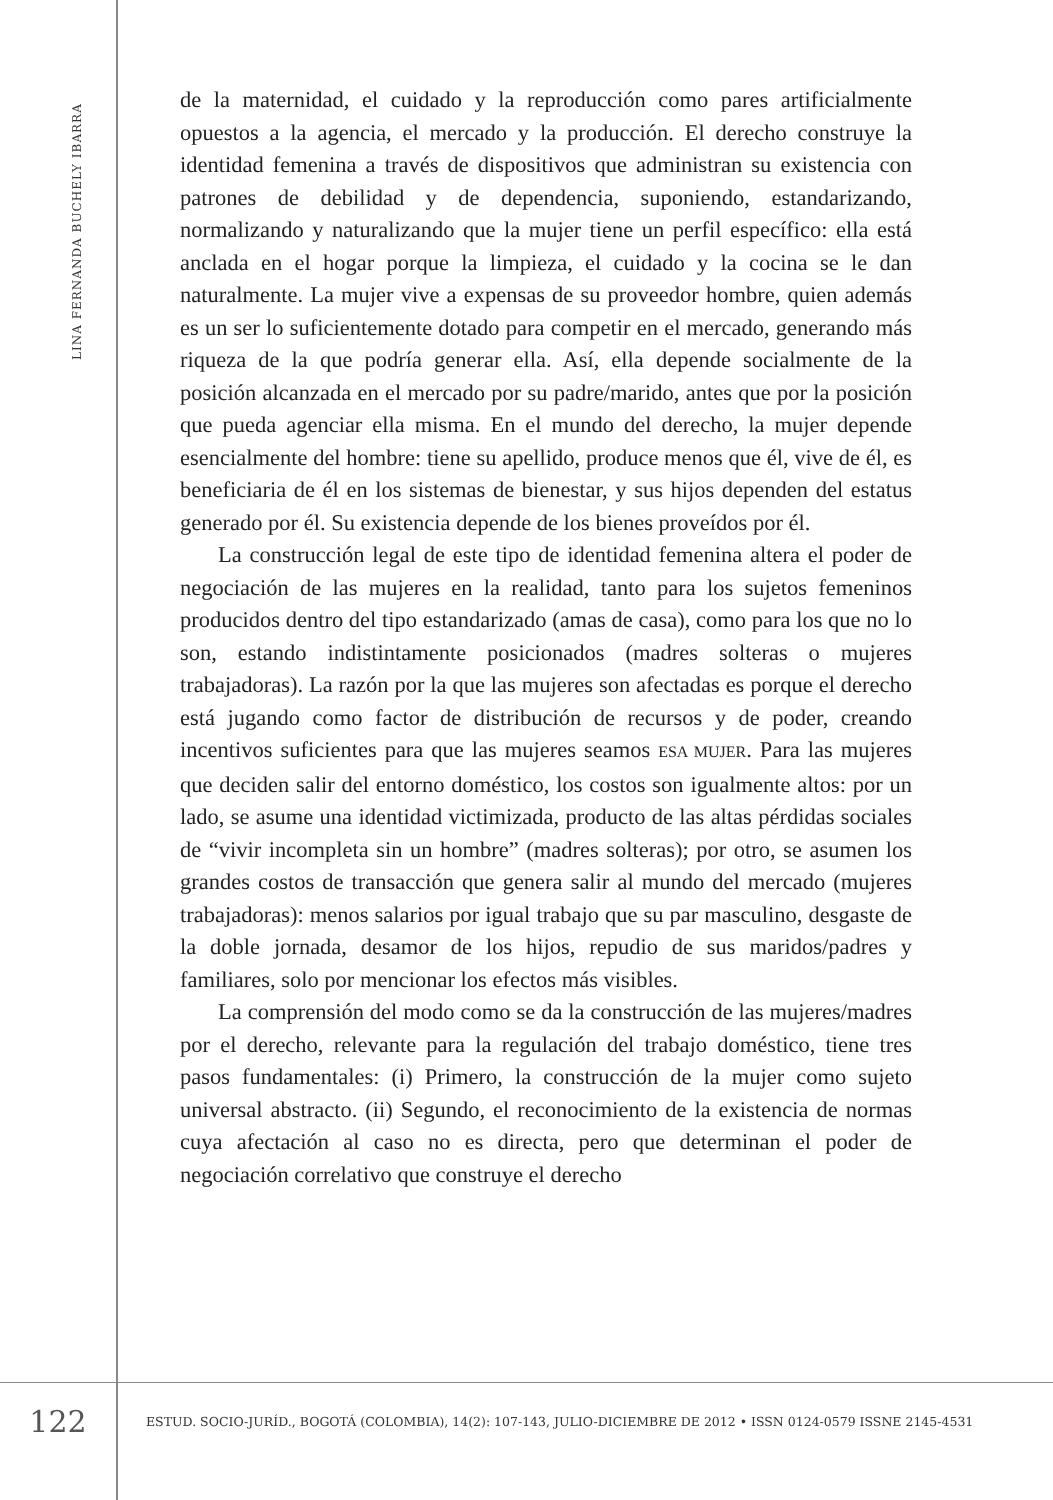LINA FERNANDA BUCHELY IBARRA
de la maternidad, el cuidado y la reproducción como pares artificialmente opuestos a la agencia, el mercado y la producción. El derecho construye la identidad femenina a través de dispositivos que administran su existencia con patrones de debilidad y de dependencia, suponiendo, estandarizando, normalizando y naturalizando que la mujer tiene un perfil específico: ella está anclada en el hogar porque la limpieza, el cuidado y la cocina se le dan naturalmente. La mujer vive a expensas de su proveedor hombre, quien además es un ser lo suficientemente dotado para competir en el mercado, generando más riqueza de la que podría generar ella. Así, ella depende socialmente de la posición alcanzada en el mercado por su padre/marido, antes que por la posición que pueda agenciar ella misma. En el mundo del derecho, la mujer depende esencialmente del hombre: tiene su apellido, produce menos que él, vive de él, es beneficiaria de él en los sistemas de bienestar, y sus hijos dependen del estatus generado por él. Su existencia depende de los bienes proveídos por él.
La construcción legal de este tipo de identidad femenina altera el poder de negociación de las mujeres en la realidad, tanto para los sujetos femeninos producidos dentro del tipo estandarizado (amas de casa), como para los que no lo son, estando indistintamente posicionados (madres solteras o mujeres trabajadoras). La razón por la que las mujeres son afectadas es porque el derecho está jugando como factor de distribución de recursos y de poder, creando incentivos suficientes para que las mujeres seamos ESA MUJER. Para las mujeres que deciden salir del entorno doméstico, los costos son igualmente altos: por un lado, se asume una identidad victimizada, producto de las altas pérdidas sociales de “vivir incompleta sin un hombre” (madres solteras); por otro, se asumen los grandes costos de transacción que genera salir al mundo del mercado (mujeres trabajadoras): menos salarios por igual trabajo que su par masculino, desgaste de la doble jornada, desamor de los hijos, repudio de sus maridos/padres y familiares, solo por mencionar los efectos más visibles.
La comprensión del modo como se da la construcción de las mujeres/madres por el derecho, relevante para la regulación del trabajo doméstico, tiene tres pasos fundamentales: (i) Primero, la construcción de la mujer como sujeto universal abstracto. (ii) Segundo, el reconocimiento de la existencia de normas cuya afectación al caso no es directa, pero que determinan el poder de negociación correlativo que construye el derecho
122
ESTUD. SOCIO-JURÍD., BOGOTÁ (COLOMBIA), 14(2): 107-143, JULIO-DICIEMBRE DE 2012 • ISSN 0124-0579 ISSNE 2145-4531